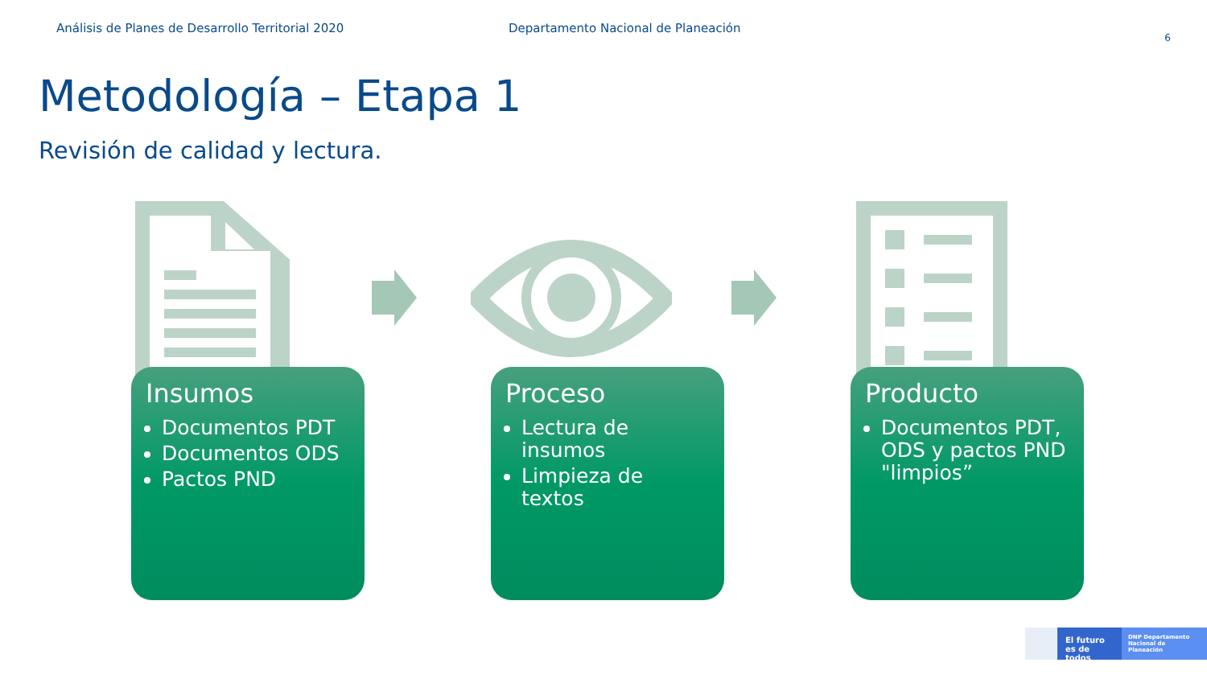Análisis de Planes de Desarrollo Territorial 2020 Departamento Nacional de Planeación
6
Metodología – Etapa 1
Revisión de calidad y lectura.
Insumos
Documentos PDT
Documentos ODS
Pactos PND
Proceso
Lectura de insumos
Limpieza de textos
Producto
Documentos PDT, ODS y pactos PND "limpios”
El futuro es de todos
DNP Departamento Nacional de Planeación